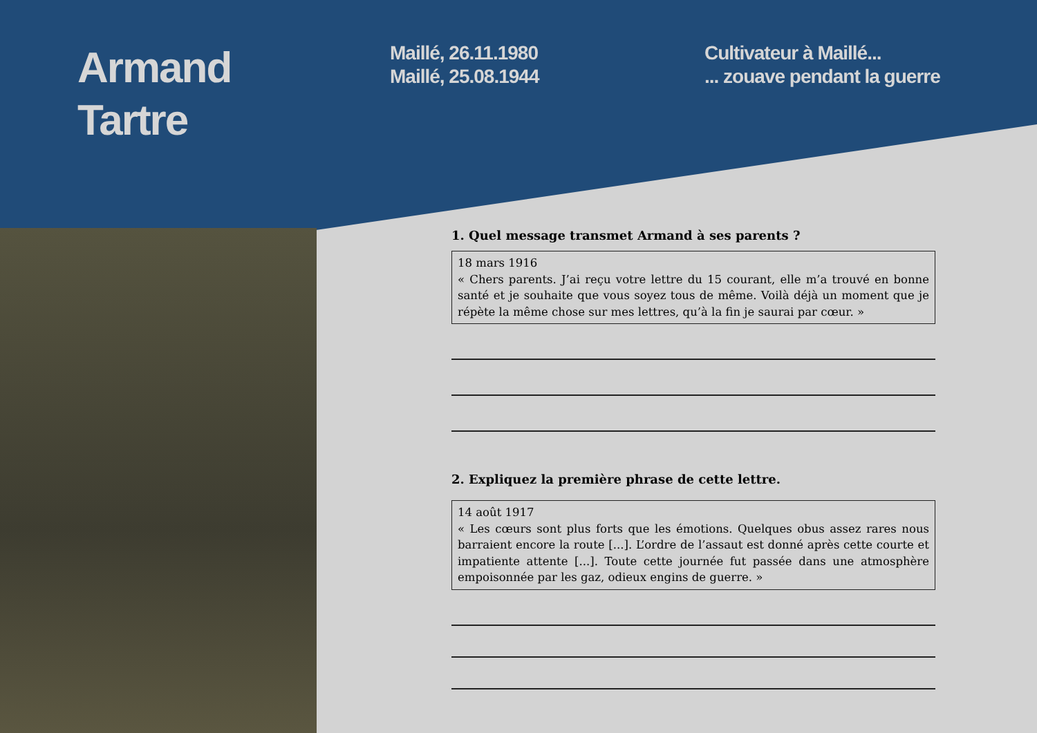Armand
Tartre
Maillé, 26.11.1980
Maillé, 25.08.1944
Cultivateur à Maillé...
... zouave pendant la guerre
1. Quel message transmet Armand à ses parents ?
18 mars 1916
« Chers parents. J’ai reçu votre lettre du 15 courant, elle m’a trouvé en bonne santé et je souhaite que vous soyez tous de même. Voilà déjà un moment que je répète la même chose sur mes lettres, qu’à la fin je saurai par cœur. »
2. Expliquez la première phrase de cette lettre.
14 août 1917
« Les cœurs sont plus forts que les émotions. Quelques obus assez rares nous barraient encore la route [...]. L’ordre de l’assaut est donné après cette courte et impatiente attente [...]. Toute cette journée fut passée dans une atmosphère empoisonnée par les gaz, odieux engins de guerre. »